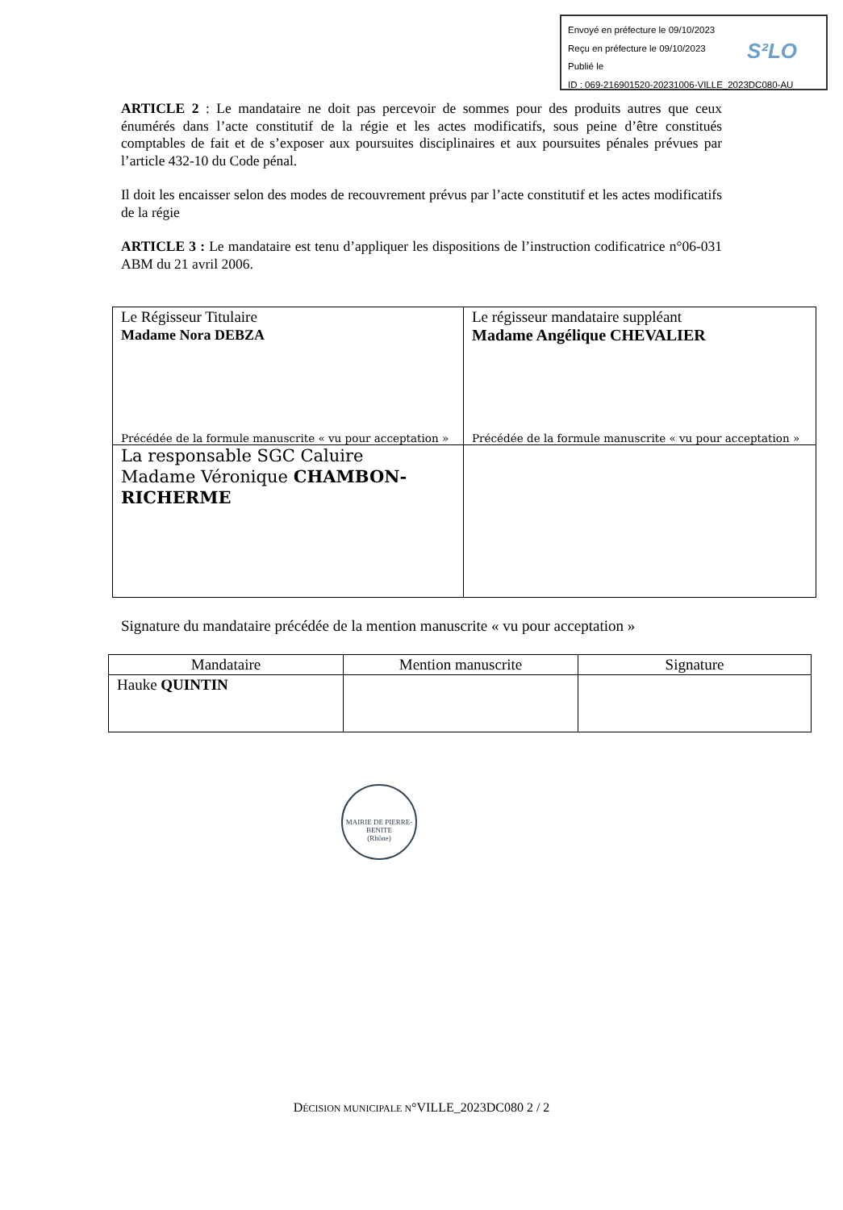Envoyé en préfecture le 09/10/2023
Reçu en préfecture le 09/10/2023
Publié le
ID : 069-216901520-20231006-VILLE_2023DC080-AU
S²LO
ARTICLE 2 : Le mandataire ne doit pas percevoir de sommes pour des produits autres que ceux énumérés dans l’acte constitutif de la régie et les actes modificatifs, sous peine d’être constitués comptables de fait et de s’exposer aux poursuites disciplinaires et aux poursuites pénales prévues par l’article 432-10 du Code pénal.
Il doit les encaisser selon des modes de recouvrement prévus par l’acte constitutif et les actes modificatifs de la régie
ARTICLE 3 : Le mandataire est tenu d’appliquer les dispositions de l’instruction codificatrice n°06-031 ABM du 21 avril 2006.
| Le Régisseur Titulaire Madame Nora DEBZA Précédée de la formule manuscrite « vu pour acceptation » | Le régisseur mandataire suppléant Madame Angélique CHEVALIER Précédée de la formule manuscrite « vu pour acceptation » |
| La responsable SGC Caluire Madame Véronique CHAMBON-RICHERME | |
Signature du mandataire précédée de la mention manuscrite « vu pour acceptation »
| Mandataire | Mention manuscrite | Signature |
| --- | --- | --- |
| Hauke QUINTIN | | |
MAIRIE DE PIERRE-BENITE
(Rhône)
DÉCISION MUNICIPALE N°VILLE_2023DC080 2 / 2